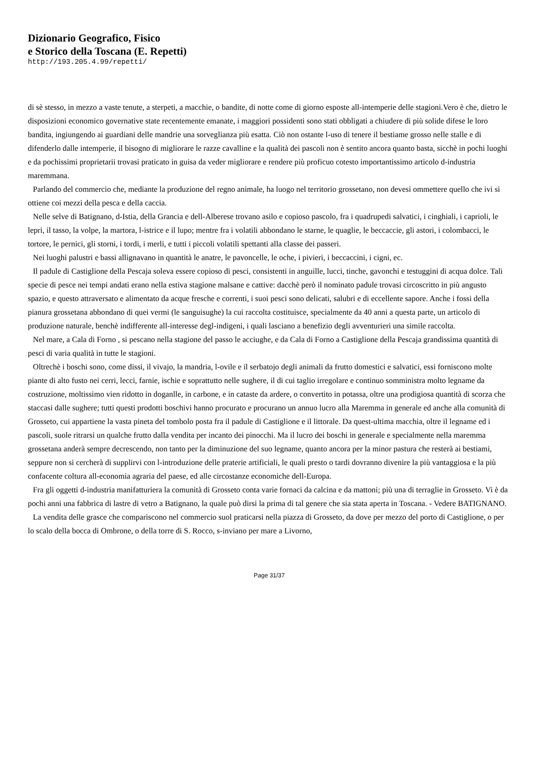Dizionario Geografico, Fisico
e Storico della Toscana (E. Repetti)
http://193.205.4.99/repetti/
di sè stesso, in mezzo a vaste tenute, a sterpeti, a macchie, o bandite, di notte come di giorno esposte all-intemperie delle stagioni.Vero è che, dietro le disposizioni economico governative state recentemente emanate, i maggiori possidenti sono stati obbligati a chiudere di più solide difese le loro bandita, ingiungendo ai guardiani delle mandrie una sorveglianza più esatta. Ciò non ostante l-uso di tenere il bestiame grosso nelle stalle e di difenderlo dalle intemperie, il bisogno di migliorare le razze cavalline e la qualità dei pascoli non è sentito ancora quanto basta, sicchè in pochi luoghi e da pochissimi proprietarii trovasi praticato in guisa da veder migliorare e rendere più proficuo cotesto importantissimo articolo d-industria maremmana.
Parlando del commercio che, mediante la produzione del regno animale, ha luogo nel territorio grossetano, non devesi ommettere quello che ivi si ottiene coi mezzi della pesca e della caccia.
Nelle selve di Batignano, d-Istia, della Grancia e dell-Alberese trovano asilo e copioso pascolo, fra i quadrupedi salvatici, i cinghiali, i caprioli, le lepri, il tasso, la volpe, la martora, l-istrice e il lupo; mentre fra i volatili abbondano le starne, le quaglie, le beccaccie, gli astori, i colombacci, le tortore, le pernici, gli storni, i tordi, i merli, e tutti i piccoli volatili spettanti alla classe dei passeri.
Nei luoghi palustri e bassi allignavano in quantità le anatre, le pavoncelle, le oche, i pivieri, i beccaccini, i cigni, ec.
Il padule di Castiglione della Pescaja soleva essere copioso di pesci, consistenti in anguille, lucci, tinche, gavonchi e testuggini di acqua dolce. Tali specie di pesce nei tempi andati erano nella estiva stagione malsane e cattive: dacchè però il nominato padule trovasi circoscritto in più angusto spazio, e questo attraversato e alimentato da acque fresche e correnti, i suoi pesci sono delicati, salubri e di eccellente sapore. Anche i fossi della pianura grossetana abbondano di quei vermi (le sanguisughe) la cui raccolta costituisce, specialmente da 40 anni a questa parte, un articolo di produzione naturale, benchè indifferente all-interesse degl-indigeni, i quali lasciano a benefizio degli avventurieri una simile raccolta.
Nel mare, a Cala di Forno , si pescano nella stagione del passo le acciughe, e da Cala di Forno a Castiglione della Pescaja grandissima quantità di pesci di varia qualità in tutte le stagioni.
Oltrechè i boschi sono, come dissi, il vivajo, la mandria, l-ovile e il serbatojo degli animali da frutto domestici e salvatici, essi forniscono molte piante di alto fusto nei cerri, lecci, farnie, ischie e soprattutto nelle sughere, il di cui taglio irregolare e continuo somministra molto legname da costruzione, moltissimo vien ridotto in doganlle, in carbone, e in cataste da ardere, o convertito in potassa, oltre una prodigiosa quantità di scorza che staccasi dalle sughere; tutti questi prodotti boschivi hanno procurato e procurano un annuo lucro alla Maremma in generale ed anche alla comunità di Grosseto, cui appartiene la vasta pineta del tombolo posta fra il padule di Castiglione e il littorale. Da quest-ultima macchia, oltre il legname ed i pascoli, suole ritrarsi un qualche frutto dalla vendita per incanto dei pinocchi. Ma il lucro dei boschi in generale e specialmente nella maremma grossetana anderà sempre decrescendo, non tanto per la diminuzione del suo legname, quanto ancora per la minor pastura che resterà ai bestiami, seppure non si cercherà di supplirvi con l-introduzione delle praterie artificiali, le quali presto o tardi dovranno divenire la più vantaggiosa e la più confacente coltura all-economia agraria del paese, ed alle circostanze economiche dell-Europa.
Fra gli oggetti d-industria manifatturiera la comunità di Grosseto conta varie fornaci da calcina e da mattoni; più una di terraglie in Grosseto. Vi è da pochi anni una fabbrica di lastre di vetro a Batignano, la quale può dirsi la prima di tal genere che sia stata aperta in Toscana. - Vedere BATIGNANO.
La vendita delle grasce che compariscono nel commercio suol praticarsi nella piazza di Grosseto, da dove per mezzo del porto di Castiglione, o per lo scalo della bocca di Ombrone, o della torre di S. Rocco, s-inviano per mare a Livorno,
Page 31/37